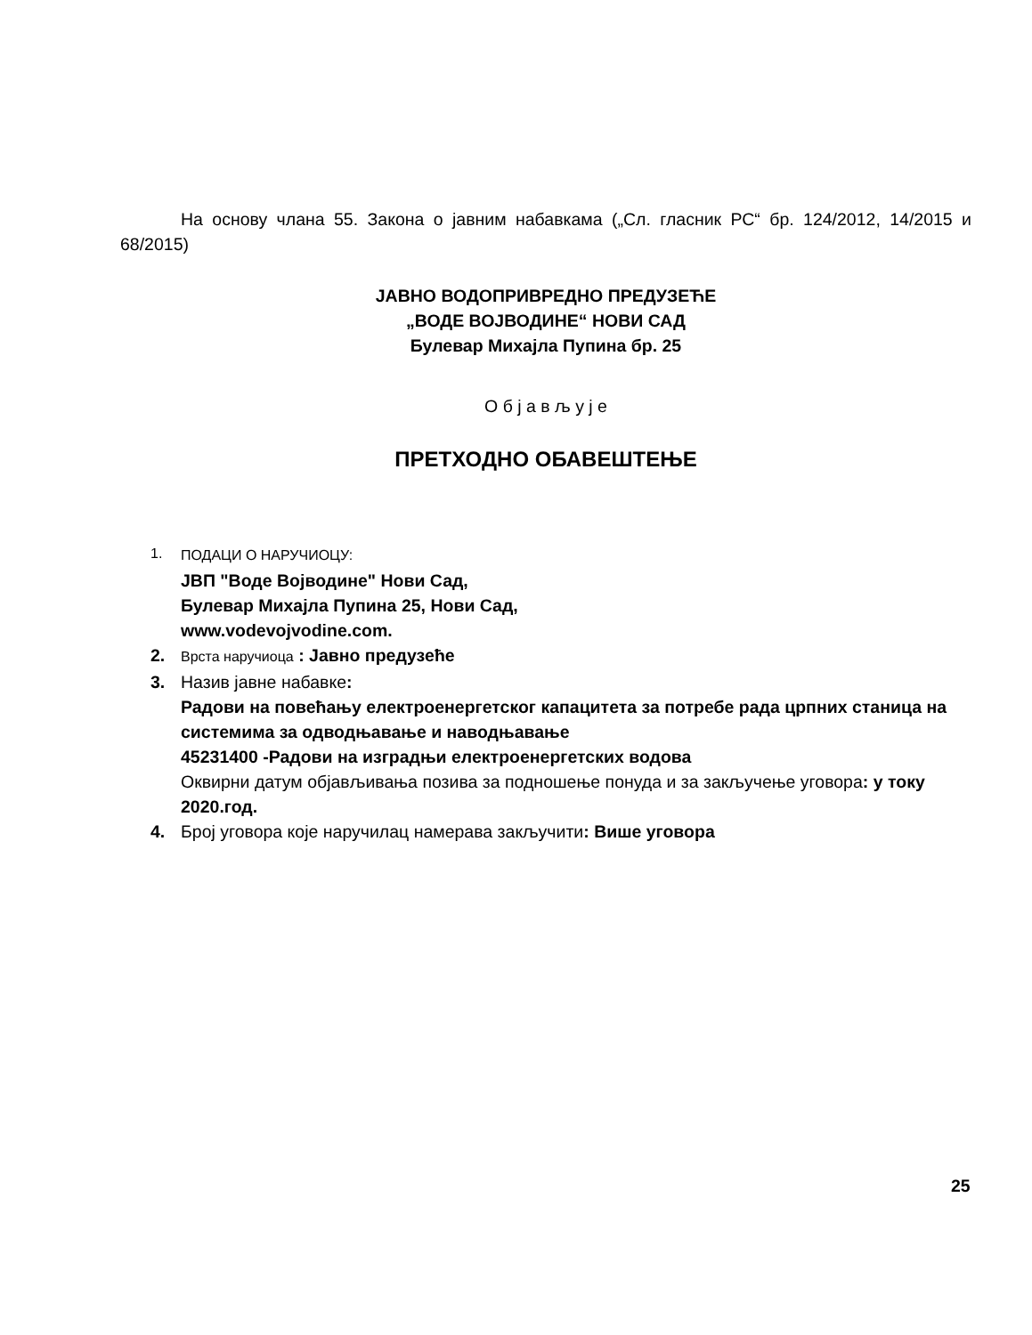На основу члана 55. Закона о јавним набавкама („Сл. гласник РС“ бр. 124/2012, 14/2015 и 68/2015)
ЈАВНО ВОДОПРИВРЕДНО ПРЕДУЗЕЋЕ
„ВОДЕ ВОЈВОДИНЕ“ НОВИ САД
Булевар Михајла Пупина бр. 25
О б ј а в љ у ј е
ПРЕТХОДНО ОБАВЕШТЕЊЕ
1. ПОДАЦИ О НАРУЧИОЦУ:
ЈВП "Воде Војводине" Нови Сад,
Булевар Михајла Пупина 25, Нови Сад,
www.vodevojvodine.com.
2.
Врста наручиоца : Јавно предузеће
3. Назив јавне набавке:
Радови на повећању електроенергетског капацитета за потребе рада црпних станица на системима за одводњавање и наводњавање
45231400 -Радови на изградњи електроенергетских водова
Оквирни датум објављивања позива за подношење понуда и за закључење уговора: у току 2020.год.
4. Број уговора које наручилац намерава закључити: Више уговора
25